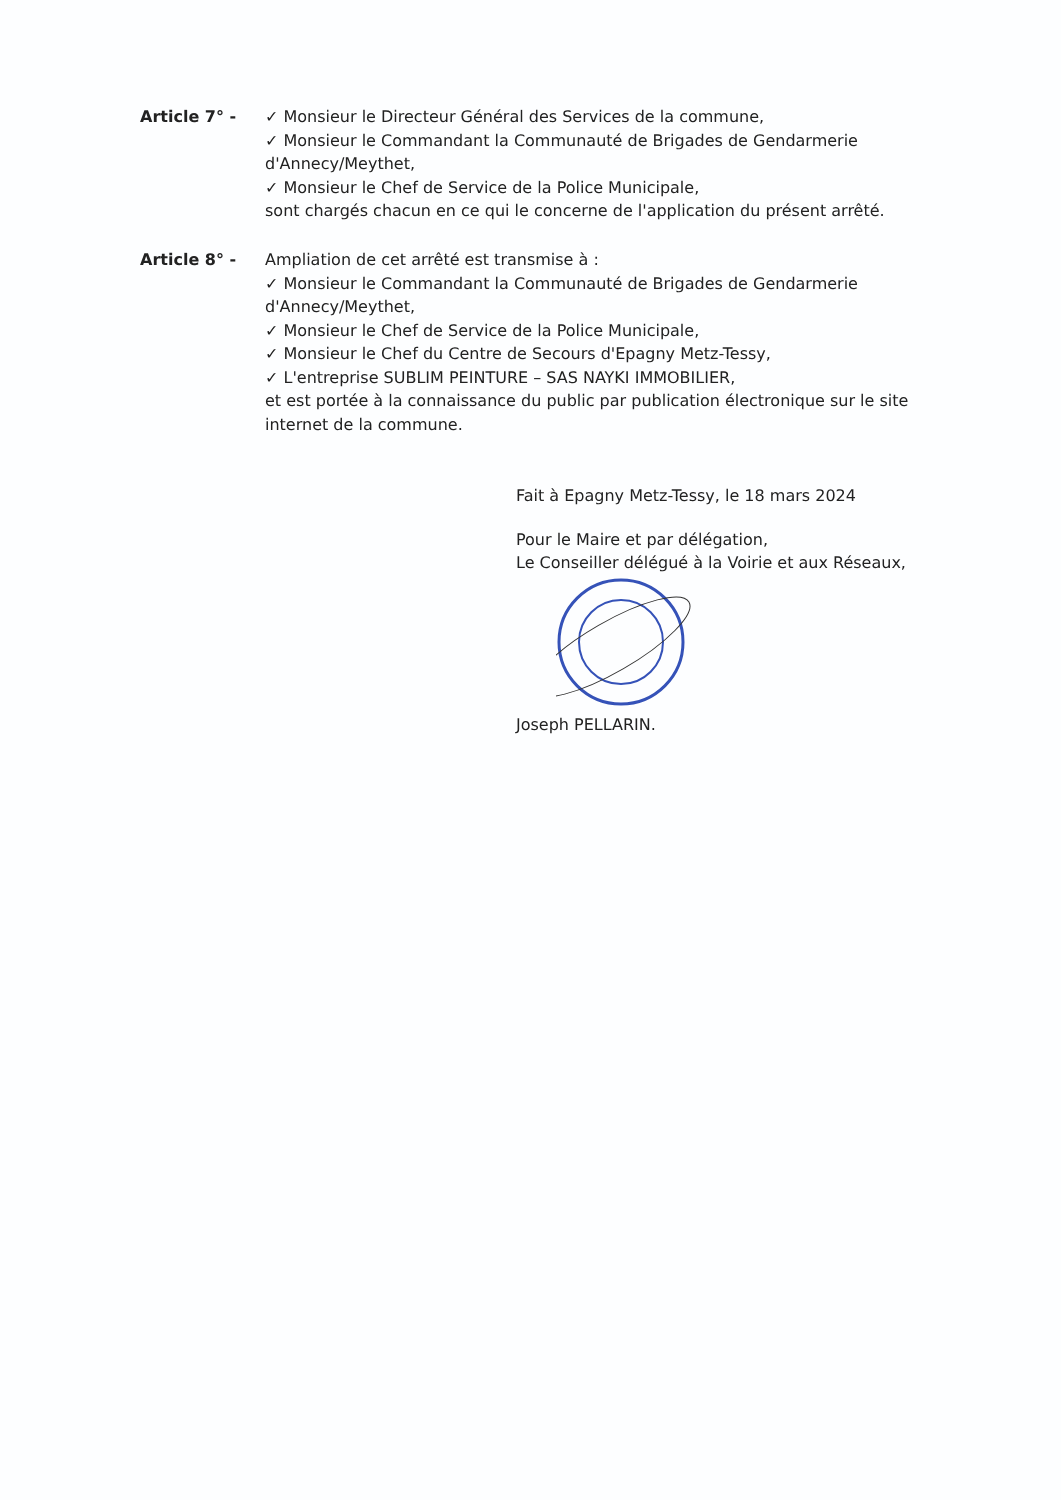Article 7° - ✓ Monsieur le Directeur Général des Services de la commune,
✓ Monsieur le Commandant la Communauté de Brigades de Gendarmerie d'Annecy/Meythet,
✓ Monsieur le Chef de Service de la Police Municipale,
sont chargés chacun en ce qui le concerne de l'application du présent arrêté.
Article 8° - Ampliation de cet arrêté est transmise à :
✓ Monsieur le Commandant la Communauté de Brigades de Gendarmerie d'Annecy/Meythet,
✓ Monsieur le Chef de Service de la Police Municipale,
✓ Monsieur le Chef du Centre de Secours d'Epagny Metz-Tessy,
✓ L'entreprise SUBLIM PEINTURE – SAS NAYKI IMMOBILIER,
et est portée à la connaissance du public par publication électronique sur le site internet de la commune.
Fait à Epagny Metz-Tessy, le 18 mars 2024
Pour le Maire et par délégation,
Le Conseiller délégué à la Voirie et aux Réseaux,
Joseph PELLARIN.